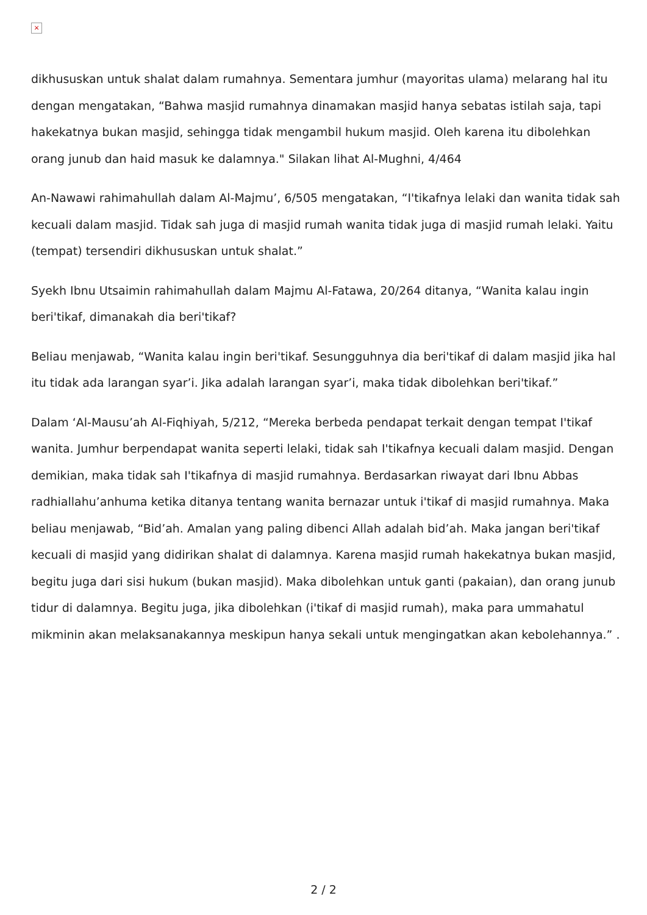×
dikhususkan untuk shalat dalam rumahnya. Sementara jumhur (mayoritas ulama) melarang hal itu dengan mengatakan, “Bahwa masjid rumahnya dinamakan masjid hanya sebatas istilah saja, tapi hakekatnya bukan masjid, sehingga tidak mengambil hukum masjid. Oleh karena itu dibolehkan orang junub dan haid masuk ke dalamnya." Silakan lihat Al-Mughni, 4/464
An-Nawawi rahimahullah dalam Al-Majmu’, 6/505 mengatakan, “I'tikafnya lelaki dan wanita tidak sah kecuali dalam masjid. Tidak sah juga di masjid rumah wanita tidak juga di masjid rumah lelaki. Yaitu (tempat) tersendiri dikhususkan untuk shalat.”
Syekh Ibnu Utsaimin rahimahullah dalam Majmu Al-Fatawa, 20/264 ditanya, “Wanita kalau ingin beri'tikaf, dimanakah dia beri'tikaf?
Beliau menjawab, “Wanita kalau ingin beri'tikaf. Sesungguhnya dia beri'tikaf di dalam masjid jika hal itu tidak ada larangan syar’i. Jika adalah larangan syar’i, maka tidak dibolehkan beri'tikaf.”
Dalam ‘Al-Mausu’ah Al-Fiqhiyah, 5/212, “Mereka berbeda pendapat terkait dengan tempat I'tikaf wanita. Jumhur berpendapat wanita seperti lelaki, tidak sah I'tikafnya kecuali dalam masjid. Dengan demikian, maka tidak sah I'tikafnya di masjid rumahnya. Berdasarkan riwayat dari Ibnu Abbas radhiallahu’anhuma ketika ditanya tentang wanita bernazar untuk i'tikaf di masjid rumahnya. Maka beliau menjawab, “Bid’ah. Amalan yang paling dibenci Allah adalah bid’ah. Maka jangan beri'tikaf kecuali di masjid yang didirikan shalat di dalamnya. Karena masjid rumah hakekatnya bukan masjid, begitu juga dari sisi hukum (bukan masjid). Maka dibolehkan untuk ganti (pakaian), dan orang junub tidur di dalamnya. Begitu juga, jika dibolehkan (i'tikaf di masjid rumah), maka para ummahatul mikminin akan melaksanakannya meskipun hanya sekali untuk mengingatkan akan kebolehannya.” .
2 / 2